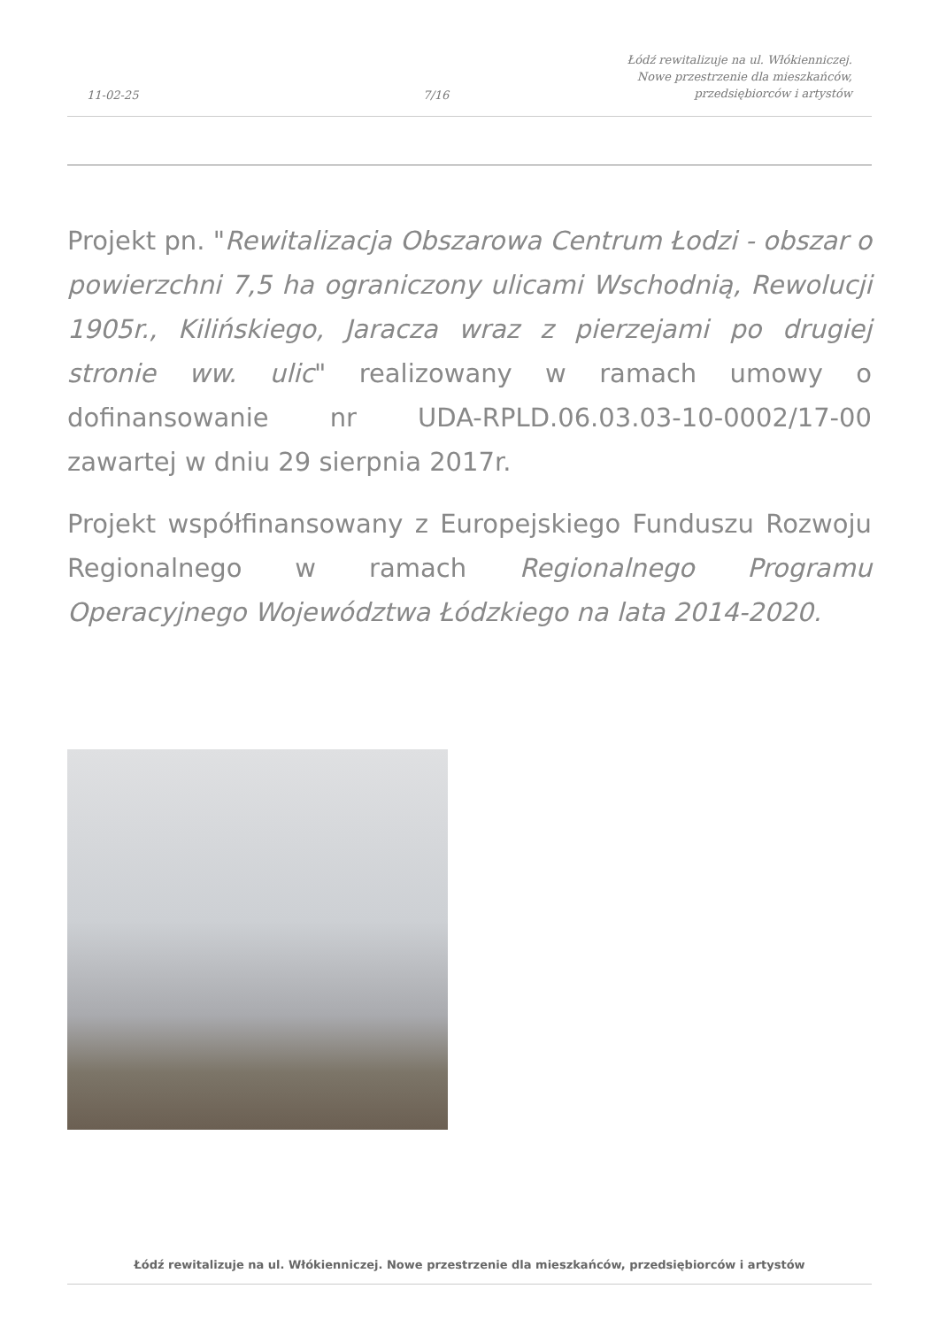11-02-25
7/16
Łódź rewitalizuje na ul. Włókienniczej.
Nowe przestrzenie dla mieszkańców,
przedsiębiorców i artystów
Projekt pn. "Rewitalizacja Obszarowa Centrum Łodzi - obszar o powierzchni 7,5 ha ograniczony ulicami Wschodnią, Rewolucji 1905r., Kilińskiego, Jaracza wraz z pierzejami po drugiej stronie ww. ulic" realizowany w ramach umowy o dofinansowanie nr UDA-RPLD.06.03.03-10-0002/17-00 zawartej w dniu 29 sierpnia 2017r.
Projekt współfinansowany z Europejskiego Funduszu Rozwoju Regionalnego w ramach Regionalnego Programu Operacyjnego Województwa Łódzkiego na lata 2014-2020.
Łódź rewitalizuje na ul. Włókienniczej. Nowe przestrzenie dla mieszkańców, przedsiębiorców i artystów